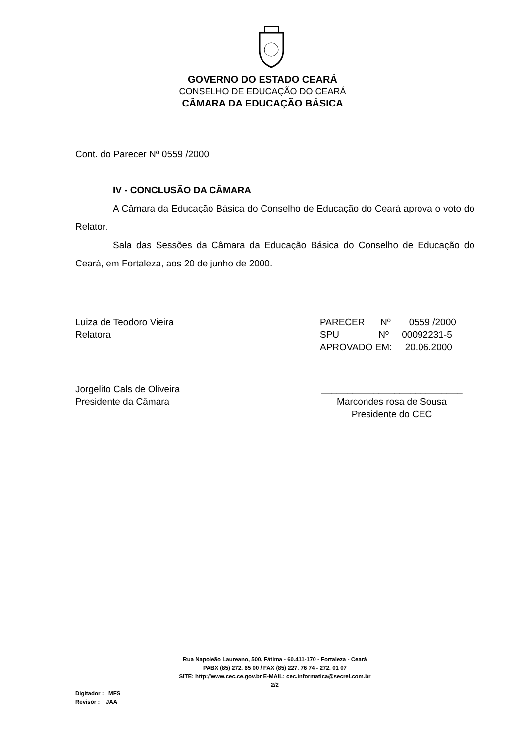GOVERNO DO ESTADO CEARÁ
CONSELHO DE EDUCAÇÃO DO CEARÁ
CÂMARA DA EDUCAÇÃO BÁSICA
Cont. do Parecer Nº 0559 /2000
IV - CONCLUSÃO DA CÂMARA
A Câmara da Educação Básica do Conselho de Educação do Ceará aprova o voto do Relator.
Sala das Sessões da Câmara da Educação Básica do Conselho de Educação do Ceará, em Fortaleza, aos 20 de junho de 2000.
Luiza de Teodoro Vieira
Relatora
PARECER Nº 0559 /2000
SPU Nº 00092231-5
APROVADO EM: 20.06.2000
Jorgelito Cals de Oliveira
Presidente da Câmara
___________________________
Marcondes rosa de Sousa
Presidente do CEC
Rua Napoleão Laureano, 500, Fátima - 60.411-170 - Fortaleza - Ceará
PABX (85) 272. 65 00 / FAX (85) 227. 76 74 - 272. 01 07
SITE: http://www.cec.ce.gov.br E-MAIL: cec.informatica@secrel.com.br
2/2
Digitador : MFS
Revisor : JAA